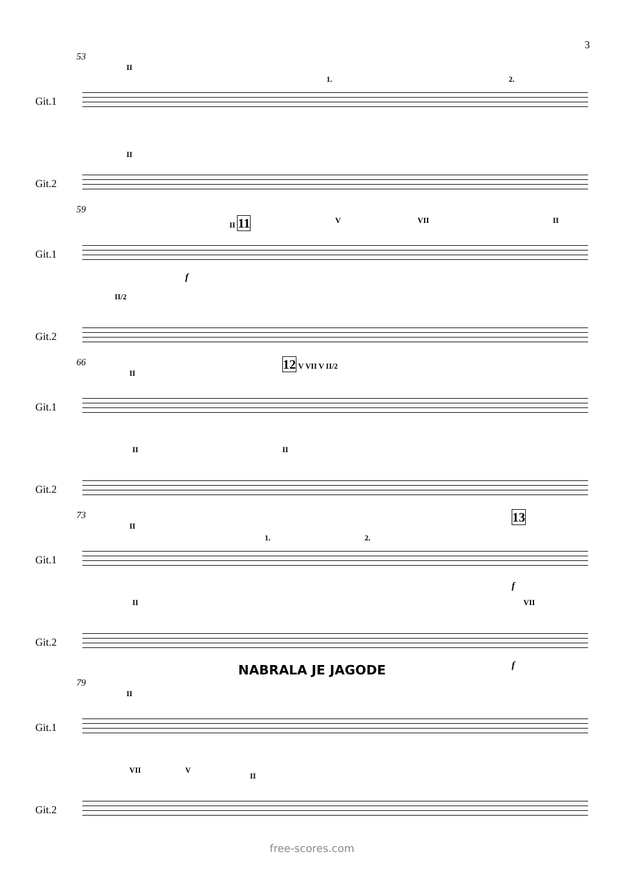3
53
II
1. 2.
Git.1
II
Git.2
59
II 11 V VII II
Git.1
II/2
f
Git.2
66
II
12 V VII V II/2
Git.1
II II
Git.2
73
II
1. 2.
13
f
Git.1
II VII
f
Git.2
NABRALA JE JAGODE
79
II
Git.1
VII V
II
Git.2
free-scores.com